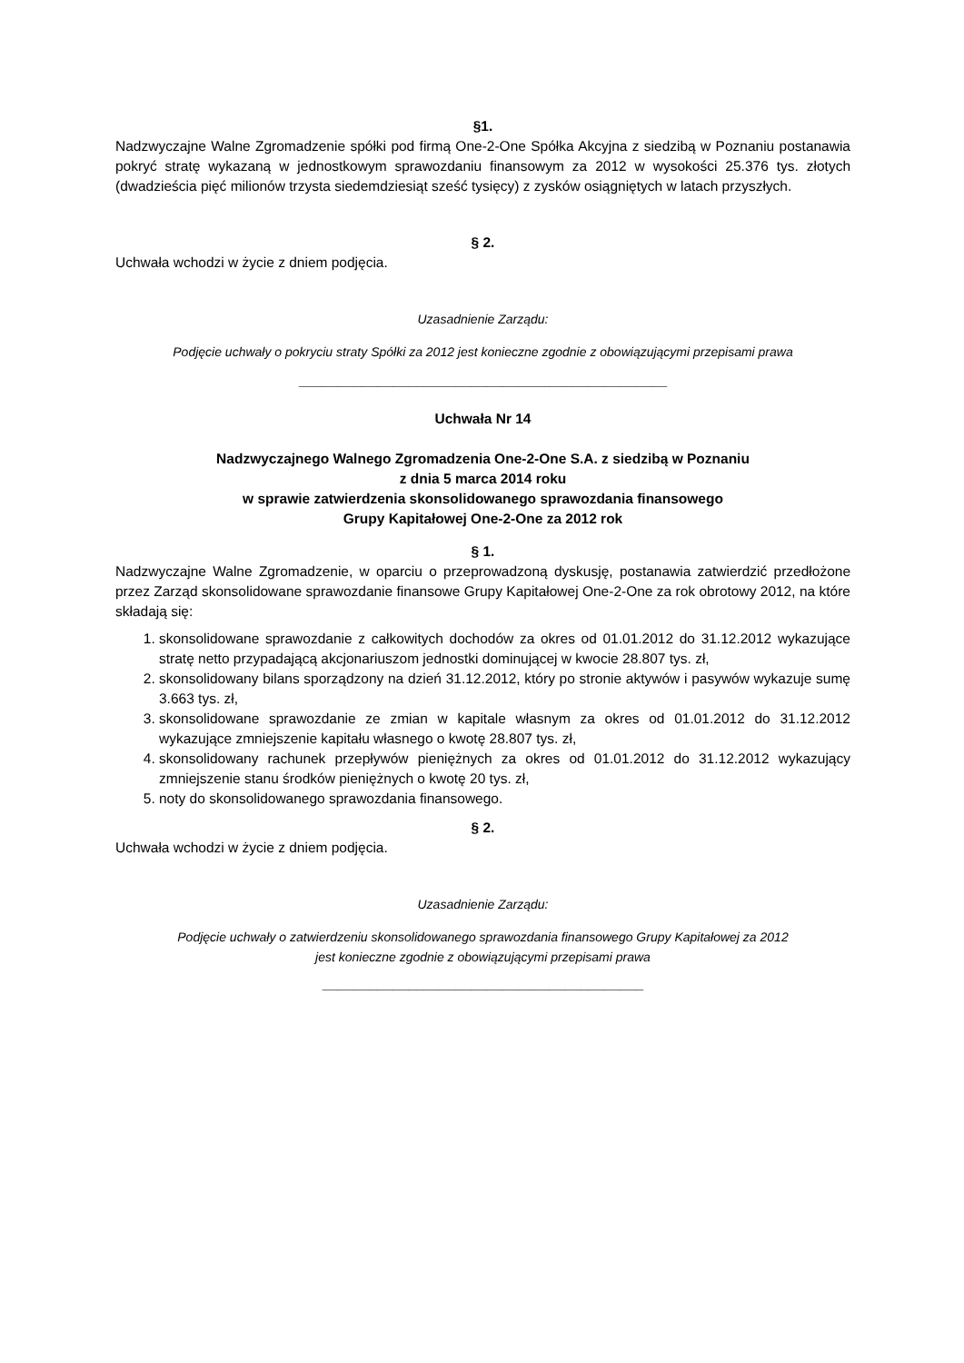§1.
Nadzwyczajne Walne Zgromadzenie spółki pod firmą One-2-One Spółka Akcyjna z siedzibą w Poznaniu postanawia pokryć stratę wykazaną w jednostkowym sprawozdaniu finansowym za 2012 w wysokości 25.376 tys. złotych (dwadzieścia pięć milionów trzysta siedemdziesiąt sześć tysięcy) z zysków osiągniętych w latach przyszłych.
§ 2.
Uchwała wchodzi w życie z dniem podjęcia.
Uzasadnienie Zarządu:
Podjęcie uchwały o pokryciu straty Spółki za 2012 jest konieczne zgodnie z obowiązującymi przepisami prawa
_______________________________________________
Uchwała Nr 14
Nadzwyczajnego Walnego Zgromadzenia One-2-One S.A. z siedzibą w Poznaniu
z dnia 5 marca 2014 roku
w sprawie zatwierdzenia skonsolidowanego sprawozdania finansowego
Grupy Kapitałowej One-2-One za 2012 rok
§ 1.
Nadzwyczajne Walne Zgromadzenie, w oparciu o przeprowadzoną dyskusję, postanawia zatwierdzić przedłożone przez Zarząd skonsolidowane sprawozdanie finansowe Grupy Kapitałowej One-2-One za rok obrotowy 2012, na które składają się:
1. skonsolidowane sprawozdanie z całkowitych dochodów za okres od 01.01.2012 do 31.12.2012 wykazujące stratę netto przypadającą akcjonariuszom jednostki dominującej w kwocie 28.807 tys. zł,
2. skonsolidowany bilans sporządzony na dzień 31.12.2012, który po stronie aktywów i pasywów wykazuje sumę 3.663 tys. zł,
3. skonsolidowane sprawozdanie ze zmian w kapitale własnym za okres od 01.01.2012 do 31.12.2012 wykazujące zmniejszenie kapitału własnego o kwotę 28.807 tys. zł,
4. skonsolidowany rachunek przepływów pieniężnych za okres od 01.01.2012 do 31.12.2012 wykazujący zmniejszenie stanu środków pieniężnych o kwotę 20 tys. zł,
5. noty do skonsolidowanego sprawozdania finansowego.
§ 2.
Uchwała wchodzi w życie z dniem podjęcia.
Uzasadnienie Zarządu:
Podjęcie uchwały o zatwierdzeniu skonsolidowanego sprawozdania finansowego Grupy Kapitałowej za 2012
jest konieczne zgodnie z obowiązującymi przepisami prawa
_________________________________________